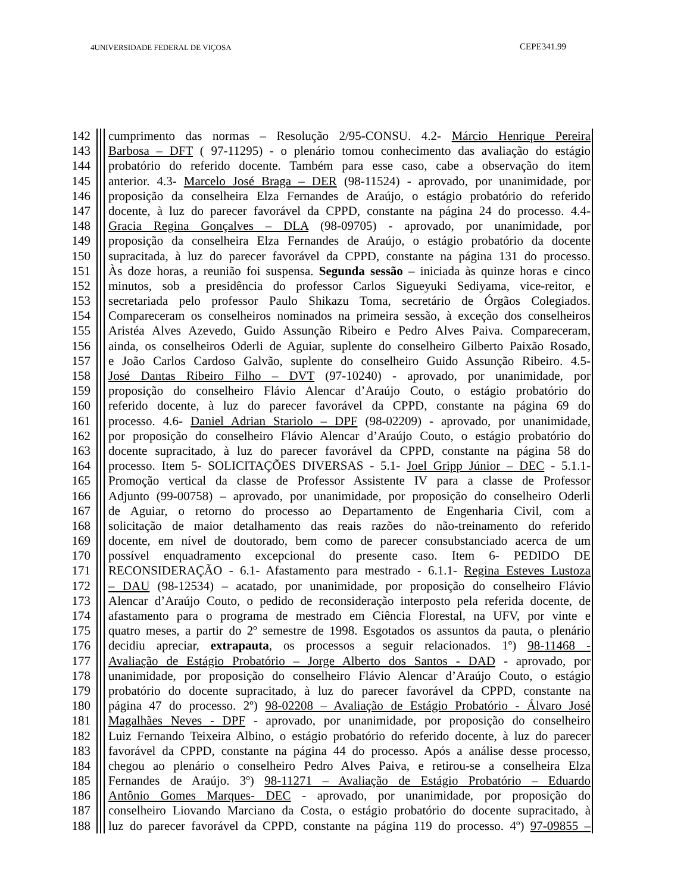4UNIVERSIDADE FEDERAL DE VIÇOSA CEPE341.99
142 cumprimento das normas – Resolução 2/95-CONSU. 4.2- Márcio Henrique Pereira
143 Barbosa – DFT ( 97-11295) - o plenário tomou conhecimento das avaliação do estágio
144 probatório do referido docente. Também para esse caso, cabe a observação do item
145 anterior. 4.3- Marcelo José Braga – DER (98-11524) - aprovado, por unanimidade, por
146 proposição da conselheira Elza Fernandes de Araújo, o estágio probatório do referido
147 docente, à luz do parecer favorável da CPPD, constante na página 24 do processo. 4.4-
148 Gracia Regina Gonçalves – DLA (98-09705) - aprovado, por unanimidade, por
149 proposição da conselheira Elza Fernandes de Araújo, o estágio probatório da docente
150 supracitada, à luz do parecer favorável da CPPD, constante na página 131 do processo.
151 Às doze horas, a reunião foi suspensa. Segunda sessão – iniciada às quinze horas e cinco
152 minutos, sob a presidência do professor Carlos Sigueyuki Sediyama, vice-reitor, e
153 secretariada pelo professor Paulo Shikazu Toma, secretário de Órgãos Colegiados.
154 Compareceram os conselheiros nominados na primeira sessão, à exceção dos conselheiros
155 Aristéa Alves Azevedo, Guido Assunção Ribeiro e Pedro Alves Paiva. Compareceram,
156 ainda, os conselheiros Oderli de Aguiar, suplente do conselheiro Gilberto Paixão Rosado,
157 e João Carlos Cardoso Galvão, suplente do conselheiro Guido Assunção Ribeiro. 4.5-
158 José Dantas Ribeiro Filho – DVT (97-10240) - aprovado, por unanimidade, por
159 proposição do conselheiro Flávio Alencar d’Araújo Couto, o estágio probatório do
160 referido docente, à luz do parecer favorável da CPPD, constante na página 69 do
161 processo. 4.6- Daniel Adrian Stariolo – DPF (98-02209) - aprovado, por unanimidade,
162 por proposição do conselheiro Flávio Alencar d’Araújo Couto, o estágio probatório do
163 docente supracitado, à luz do parecer favorável da CPPD, constante na página 58 do
164 processo. Item 5- SOLICITAÇÕES DIVERSAS - 5.1- Joel Gripp Júnior – DEC - 5.1.1-
165 Promoção vertical da classe de Professor Assistente IV para a classe de Professor
166 Adjunto (99-00758) – aprovado, por unanimidade, por proposição do conselheiro Oderli
167 de Aguiar, o retorno do processo ao Departamento de Engenharia Civil, com a
168 solicitação de maior detalhamento das reais razões do não-treinamento do referido
169 docente, em nível de doutorado, bem como de parecer consubstanciado acerca de um
170 possível enquadramento excepcional do presente caso. Item 6- PEDIDO DE
171 RECONSIDERAÇÃO - 6.1- Afastamento para mestrado - 6.1.1- Regina Esteves Lustoza
172 – DAU (98-12534) – acatado, por unanimidade, por proposição do conselheiro Flávio
173 Alencar d’Araújo Couto, o pedido de reconsideração interposto pela referida docente, de
174 afastamento para o programa de mestrado em Ciência Florestal, na UFV, por vinte e
175 quatro meses, a partir do 2º semestre de 1998. Esgotados os assuntos da pauta, o plenário
176 decidiu apreciar, extrapauta, os processos a seguir relacionados. 1º) 98-11468 -
177 Avaliação de Estágio Probatório – Jorge Alberto dos Santos - DAD - aprovado, por
178 unanimidade, por proposição do conselheiro Flávio Alencar d’Araújo Couto, o estágio
179 probatório do docente supracitado, à luz do parecer favorável da CPPD, constante na
180 página 47 do processo. 2º) 98-02208 – Avaliação de Estágio Probatório - Álvaro José
181 Magalhães Neves - DPF - aprovado, por unanimidade, por proposição do conselheiro
182 Luiz Fernando Teixeira Albino, o estágio probatório do referido docente, à luz do parecer
183 favorável da CPPD, constante na página 44 do processo. Após a análise desse processo,
184 chegou ao plenário o conselheiro Pedro Alves Paiva, e retirou-se a conselheira Elza
185 Fernandes de Araújo. 3º) 98-11271 – Avaliação de Estágio Probatório – Eduardo
186 Antônio Gomes Marques- DEC - aprovado, por unanimidade, por proposição do
187 conselheiro Liovando Marciano da Costa, o estágio probatório do docente supracitado, à
188 luz do parecer favorável da CPPD, constante na página 119 do processo. 4º) 97-09855 –